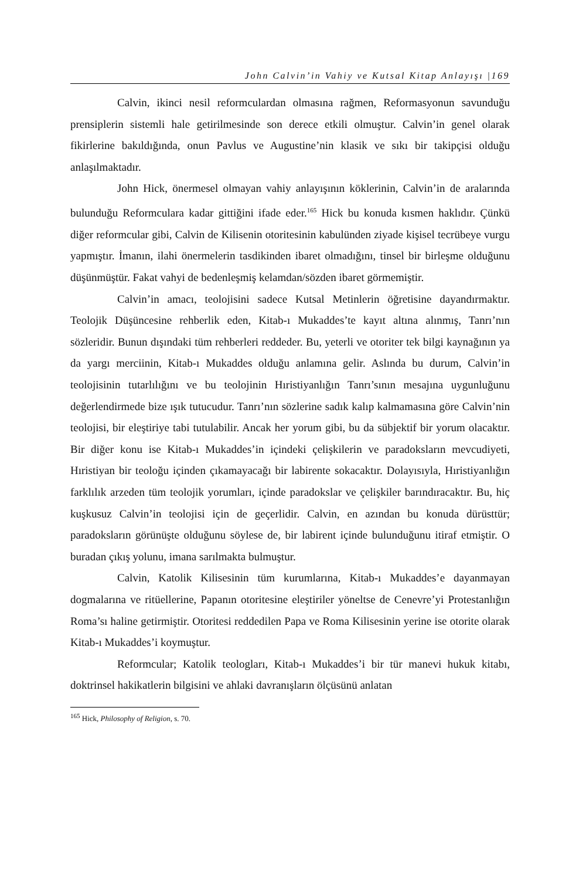John Calvin’in Vahiy ve Kutsal Kitap Anlayışı |169
Calvin, ikinci nesil reformculardan olmasına rağmen, Reformasyonun savunduğu prensiplerin sistemli hale getirilmesinde son derece etkili olmuştur. Calvin’in genel olarak fikirlerine bakıldığında, onun Pavlus ve Augustine’nin klasik ve sıkı bir takipçisi olduğu anlaşılmaktadır.
John Hick, önermesel olmayan vahiy anlayışının köklerinin, Calvin’in de aralarında bulunduğu Reformculara kadar gittiğini ifade eder.<sup>165</sup> Hick bu konuda kısmen haklıdır. Çünkü diğer reformcular gibi, Calvin de Kilisenin otoritesinin kabulünden ziyade kişisel tecrübeye vurgu yapmıştır. İmanın, ilahi önermelerin tasdikinden ibaret olmadığını, tinsel bir birleşme olduğunu düşünmüştür. Fakat vahyi de bedenleşmiş kelamdan/sözden ibaret görmemiştir.
Calvin’in amacı, teolojisini sadece Kutsal Metinlerin öğretisine dayandırmaktır. Teolojik Düşüncesine rehberlik eden, Kitab-ı Mukaddes’te kayıt altına alınmış, Tanrı’nın sözleridir. Bunun dışındaki tüm rehberleri reddeder. Bu, yeterli ve otoriter tek bilgi kaynağının ya da yargı merciinin, Kitab-ı Mukaddes olduğu anlamına gelir. Aslında bu durum, Calvin’in teolojisinin tutarlılığını ve bu teolojinin Hıristiyanlığın Tanrı’sının mesajına uygunluğunu değerlendirmede bize ışık tutucudur. Tanrı’nın sözlerine sadık kalıp kalmamasına göre Calvin’nin teolojisi, bir eleştiriye tabi tutulabilir. Ancak her yorum gibi, bu da sübjektif bir yorum olacaktır. Bir diğer konu ise Kitab-ı Mukaddes’in içindeki çelişkilerin ve paradoksların mevcudiyeti, Hıristiyan bir teoloğu içinden çıkamayacağı bir labirente sokacaktır. Dolayısıyla, Hıristiyanlığın farklılık arzeden tüm teolojik yorumları, içinde paradokslar ve çelişkiler barındıracaktır. Bu, hiç kuşkusuz Calvin’in teolojisi için de geçerlidir. Calvin, en azından bu konuda dürüsttür; paradoksların görünüşte olduğunu söylese de, bir labirent içinde bulunduğunu itiraf etmiştir. O buradan çıkış yolunu, imana sarılmakta bulmuştur.
Calvin, Katolik Kilisesinin tüm kurumlarına, Kitab-ı Mukaddes’e dayanmayan dogmalarına ve ritüellerine, Papanın otoritesine eleştiriler yöneltse de Cenevre’yi Protestanlığın Roma’sı haline getirmiştir. Otoritesi reddedilen Papa ve Roma Kilisesinin yerine ise otorite olarak Kitab-ı Mukaddes’i koymuştur.
Reformcular; Katolik teologları, Kitab-ı Mukaddes’i bir tür manevi hukuk kitabı, doktrinsel hakikatlerin bilgisini ve ahlaki davranışların ölçüsünü anlatan
<sup>165</sup> Hick, Philosophy of Religion, s. 70.